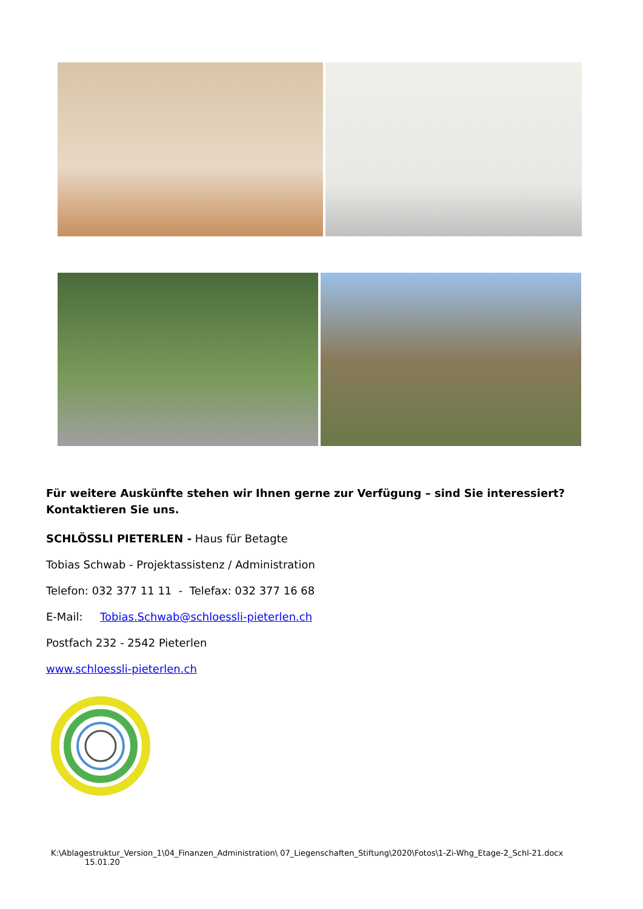Für weitere Auskünfte stehen wir Ihnen gerne zur Verfügung – sind Sie interessiert? Kontaktieren Sie uns.
SCHLÖSSLI PIETERLEN - Haus für Betagte
Tobias Schwab - Projektassistenz / Administration
Telefon: 032 377 11 11 - Telefax: 032 377 16 68
E-Mail: Tobias.Schwab@schloessli-pieterlen.ch
Postfach 232 - 2542 Pieterlen
www.schloessli-pieterlen.ch
K:\Ablagestruktur_Version_1\04_Finanzen_Administration\ 07_Liegenschaften_Stiftung\2020\Fotos\1-Zi-Whg_Etage-2_Schl-21.docx
15.01.20